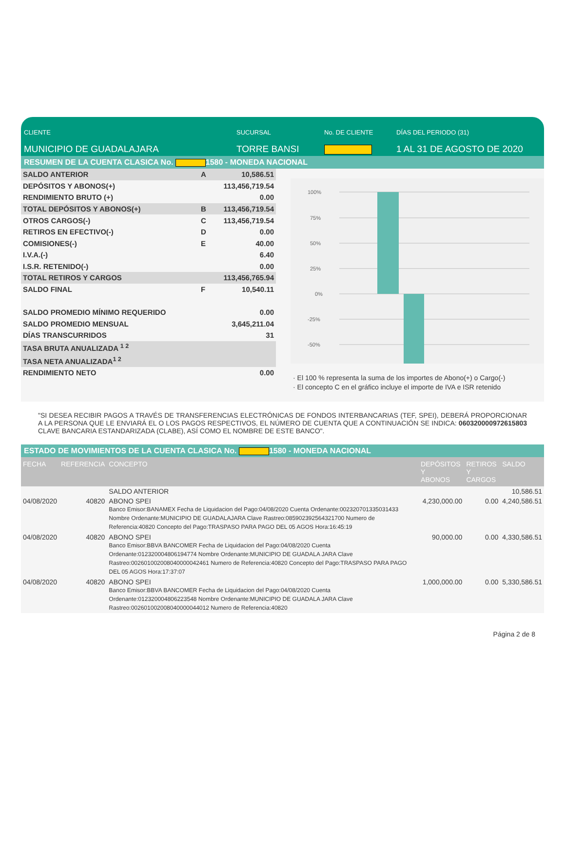CLIENTE
MUNICIPIO DE GUADALAJARA
SUCURSAL
TORRE BANSI
No. DE CLIENTE DÍAS DEL PERIODO (31)
1 AL 31 DE AGOSTO DE 2020
RESUMEN DE LA CUENTA CLASICA No. 1580 - MONEDA NACIONAL
| SALDO ANTERIOR | A | 10,586.51 |
| DEPÓSITOS Y ABONOS(+) | | 113,456,719.54 |
| RENDIMIENTO BRUTO (+) | | 0.00 |
| TOTAL DEPÓSITOS Y ABONOS(+) | B | 113,456,719.54 |
| OTROS CARGOS(-) | C | 113,456,719.54 |
| RETIROS EN EFECTIVO(-) | D | 0.00 |
| COMISIONES(-) | E | 40.00 |
| I.V.A.(-) | | 6.40 |
| I.S.R. RETENIDO(-) | | 0.00 |
| TOTAL RETIROS Y CARGOS | | 113,456,765.94 |
| SALDO FINAL | F | 10,540.11 |
| SALDO PROMEDIO MÍNIMO REQUERIDO | | 0.00 |
| SALDO PROMEDIO MENSUAL | | 3,645,211.04 |
| DÍAS TRANSCURRIDOS | | 31 |
| TASA BRUTA ANUALIZADA <sup>1 2</sup> | | |
| TASA NETA ANUALIZADA<sup>1 2</sup> | | |
| RENDIMIENTO NETO | | 0.00 |
100%
75%
50%
25%
0%
-25%
-50%
· El 100 % representa la suma de los importes de Abono(+) o Cargo(-)
· El concepto C en el gráfico incluye el importe de IVA e ISR retenido
"SI DESEA RECIBIR PAGOS A TRAVÉS DE TRANSFERENCIAS ELECTRÓNICAS DE FONDOS INTERBANCARIAS (TEF, SPEI), DEBERÁ PROPORCIONAR A LA PERSONA QUE LE ENVIARÁ EL O LOS PAGOS RESPECTIVOS, EL NÚMERO DE CUENTA QUE A CONTINUACIÓN SE INDICA: 060320000972615803 CLAVE BANCARIA ESTANDARIZADA (CLABE), ASÍ COMO EL NOMBRE DE ESTE BANCO".
ESTADO DE MOVIMIENTOS DE LA CUENTA CLASICA No. 1580 - MONEDA NACIONAL
| FECHA | REFERENCIA | CONCEPTO | DEPÓSITOS Y ABONOS | RETIROS Y CARGOS | SALDO |
| --- | --- | --- | --- | --- | --- |
| | | SALDO ANTERIOR | | | 10,586.51 |
| 04/08/2020 | 40820 | ABONO SPEI Banco Emisor:BANAMEX Fecha de Liquidacion del Pago:04/08/2020 Cuenta Ordenante:002320701335031433 Nombre Ordenante:MUNICIPIO DE GUADALAJARA Clave Rastreo:085902392564321700 Numero de Referencia:40820 Concepto del Pago:TRASPASO PARA PAGO DEL 05 AGOS Hora:16:45:19 | 4,230,000.00 | 0.00 | 4,240,586.51 |
| 04/08/2020 | 40820 | ABONO SPEI Banco Emisor:BBVA BANCOMER Fecha de Liquidacion del Pago:04/08/2020 Cuenta Ordenante:012320004806194774 Nombre Ordenante:MUNICIPIO DE GUADALA JARA Clave Rastreo:002601002008040000042461 Numero de Referencia:40820 Concepto del Pago:TRASPASO PARA PAGO DEL 05 AGOS Hora:17:37:07 | 90,000.00 | 0.00 | 4,330,586.51 |
| 04/08/2020 | 40820 | ABONO SPEI Banco Emisor:BBVA BANCOMER Fecha de Liquidacion del Pago:04/08/2020 Cuenta Ordenante:012320004806223548 Nombre Ordenante:MUNICIPIO DE GUADALA JARA Clave Rastreo:002601002008040000044012 Numero de Referencia:40820 | 1,000,000.00 | 0.00 | 5,330,586.51 |
Página 2 de 8